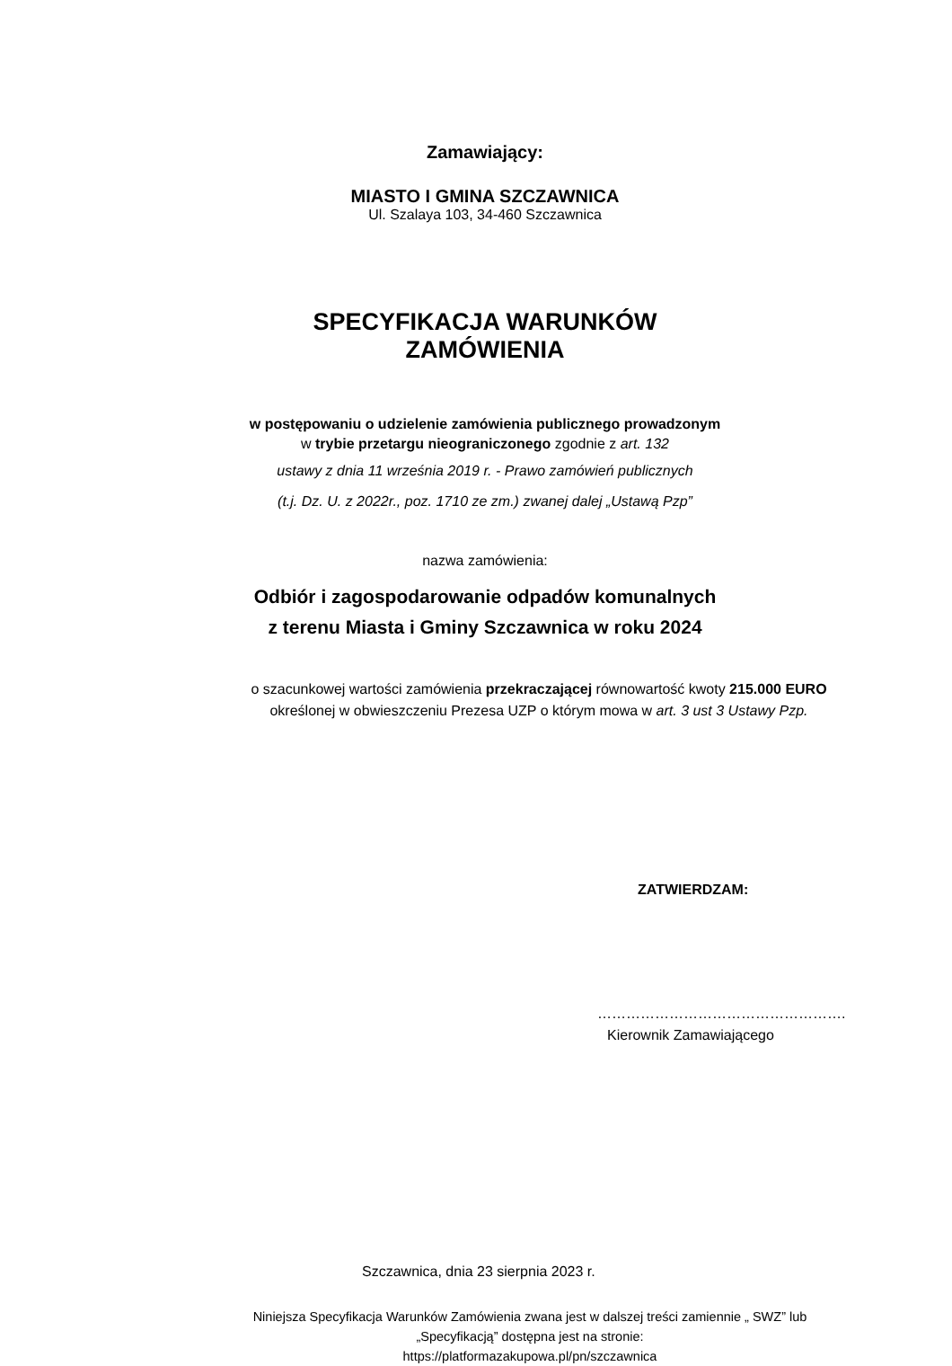Zamawiający:
MIASTO I GMINA SZCZAWNICA
Ul. Szalaya 103, 34-460 Szczawnica
SPECYFIKACJA WARUNKÓW ZAMÓWIENIA
w postępowaniu o udzielenie zamówienia publicznego prowadzonym
w trybie przetargu nieograniczonego zgodnie z art. 132
ustawy z dnia 11 września 2019 r. - Prawo zamówień publicznych
(t.j. Dz. U. z 2022r., poz. 1710 ze zm.) zwanej dalej „Ustawą Pzp”
nazwa zamówienia:
Odbiór i zagospodarowanie odpadów komunalnych
z terenu Miasta i Gminy Szczawnica w roku 2024
o szacunkowej wartości zamówienia przekraczającej równowartość kwoty 215.000 EURO określonej w obwieszczeniu Prezesa UZP o którym mowa w art. 3 ust 3 Ustawy Pzp.
ZATWIERDZAM:
…………………………………………….
Kierownik Zamawiającego
Szczawnica, dnia 23 sierpnia 2023 r.
Niniejsza Specyfikacja Warunków Zamówienia zwana jest w dalszej treści zamiennie „ SWZ” lub „Specyfikacją” dostępna jest na stronie:
https://platformazakupowa.pl/pn/szczawnica